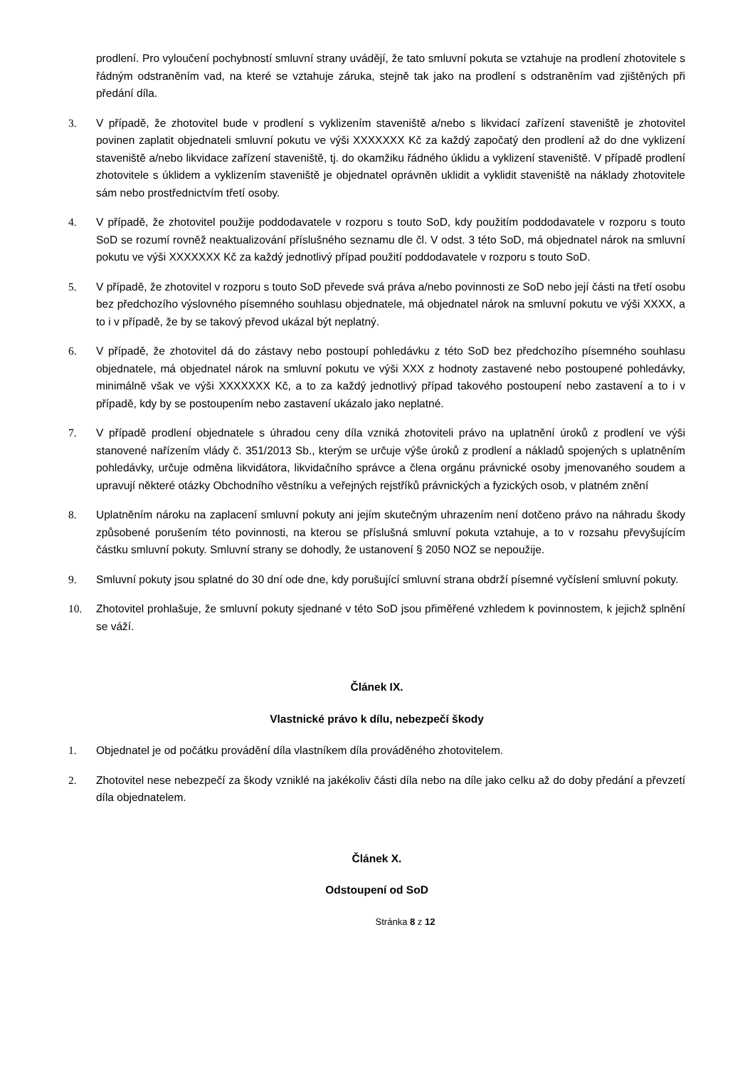prodlení. Pro vyloučení pochybností smluvní strany uvádějí, že tato smluvní pokuta se vztahuje na prodlení zhotovitele s řádným odstraněním vad, na které se vztahuje záruka, stejně tak jako na prodlení s odstraněním vad zjištěných při předání díla.
3. V případě, že zhotovitel bude v prodlení s vyklizením staveniště a/nebo s likvidací zařízení staveniště je zhotovitel povinen zaplatit objednateli smluvní pokutu ve výši XXXXXXX Kč za každý započatý den prodlení až do dne vyklizení staveniště a/nebo likvidace zařízení staveniště, tj. do okamžiku řádného úklidu a vyklizení staveniště. V případě prodlení zhotovitele s úklidem a vyklizením staveniště je objednatel oprávněn uklidit a vyklidit staveniště na náklady zhotovitele sám nebo prostřednictvím třetí osoby.
4. V případě, že zhotovitel použije poddodavatele v rozporu s touto SoD, kdy použitím poddodavatele v rozporu s touto SoD se rozumí rovněž neaktualizování příslušného seznamu dle čl. V odst. 3 této SoD, má objednatel nárok na smluvní pokutu ve výši XXXXXXX Kč za každý jednotlivý případ použití poddodavatele v rozporu s touto SoD.
5. V případě, že zhotovitel v rozporu s touto SoD převede svá práva a/nebo povinnosti ze SoD nebo její části na třetí osobu bez předchozího výslovného písemného souhlasu objednatele, má objednatel nárok na smluvní pokutu ve výši XXXX, a to i v případě, že by se takový převod ukázal být neplatný.
6. V případě, že zhotovitel dá do zástavy nebo postoupí pohledávku z této SoD bez předchozího písemného souhlasu objednatele, má objednatel nárok na smluvní pokutu ve výši XXX z hodnoty zastavené nebo postoupené pohledávky, minimálně však ve výši XXXXXXX Kč, a to za každý jednotlivý případ takového postoupení nebo zastavení a to i v případě, kdy by se postoupením nebo zastavení ukázalo jako neplatné.
7. V případě prodlení objednatele s úhradou ceny díla vzniká zhotoviteli právo na uplatnění úroků z prodlení ve výši stanovené nařízením vlády č. 351/2013 Sb., kterým se určuje výše úroků z prodlení a nákladů spojených s uplatněním pohledávky, určuje odměna likvidátora, likvidačního správce a člena orgánu právnické osoby jmenovaného soudem a upravují některé otázky Obchodního věstníku a veřejných rejstříků právnických a fyzických osob, v platném znění
8. Uplatněním nároku na zaplacení smluvní pokuty ani jejím skutečným uhrazením není dotčeno právo na náhradu škody způsobené porušením této povinnosti, na kterou se příslušná smluvní pokuta vztahuje, a to v rozsahu převyšujícím částku smluvní pokuty. Smluvní strany se dohodly, že ustanovení § 2050 NOZ se nepoužije.
9. Smluvní pokuty jsou splatné do 30 dní ode dne, kdy porušující smluvní strana obdrží písemné vyčíslení smluvní pokuty.
10. Zhotovitel prohlašuje, že smluvní pokuty sjednané v této SoD jsou přiměřené vzhledem k povinnostem, k jejichž splnění se váží.
Článek IX.
Vlastnické právo k dílu, nebezpečí škody
1. Objednatel je od počátku provádění díla vlastníkem díla prováděného zhotovitelem.
2. Zhotovitel nese nebezpečí za škody vzniklé na jakékoliv části díla nebo na díle jako celku až do doby předání a převzetí díla objednatelem.
Článek X.
Odstoupení od SoD
Stránka 8 z 12